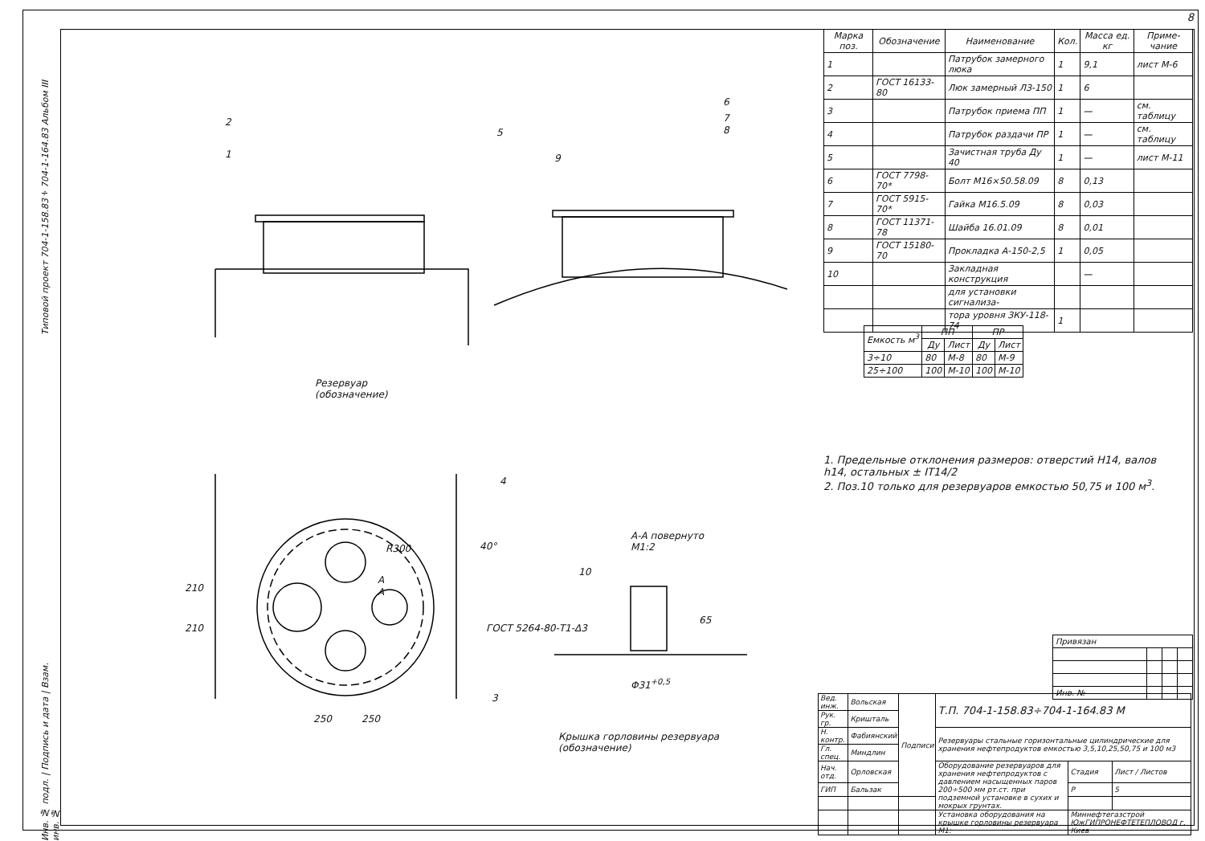8
Типовой проект 704-1-158.83÷704-1-164.83 Альбом III
| Марка поз. | Обозначение | Наименование | Кол. | Масса ед. кг | Приме-чание |
| --- | --- | --- | --- | --- | --- |
| 1 | | Патрубок замерного люка | 1 | 9,1 | лист М-6 |
| 2 | ГОСТ 16133-80 | Люк замерный ЛЗ-150 | 1 | 6 | |
| 3 | | Патрубок приема ПП | 1 | — | см. таблицу |
| 4 | | Патрубок раздачи ПР | 1 | — | см. таблицу |
| 5 | | Зачистная труба Ду 40 | 1 | — | лист М-11 |
| 6 | ГОСТ 7798-70* | Болт М16×50.58.09 | 8 | 0,13 | |
| 7 | ГОСТ 5915-70* | Гайка М16.5.09 | 8 | 0,03 | |
| 8 | ГОСТ 11371-78 | Шайба 16.01.09 | 8 | 0,01 | |
| 9 | ГОСТ 15180-70 | Прокладка А-150-2,5 | 1 | 0,05 | |
| 10 | | Закладная конструкция | | — | |
| | | для установки сигнализа- | | | |
| | | тора уровня ЗКУ-118-74 | 1 | | |
| Емкость м<sup>3</sup> | ПП | | ПР | |
| --- | --- | --- | --- | --- |
| | Ду | Лист | Ду | Лист |
| 3÷10 | 80 | М-8 | 80 | М-9 |
| 25÷100 | 100 | М-10 | 100 | М-10 |
1. Предельные отклонения размеров: отверстий Н14, валов h14, остальных ± IT14/2
2. Поз.10 только для резервуаров емкостью 50,75 и 100 м<sup>3</sup>.
2
1
5
6
7
8
9
Резервуар
(обозначение)
4
40°
R300
А
А
210
210
3
250 250
А-А повернуто
М1:2
10
ГОСТ 5264-80-Т1-Δ3
65
Φ31<sup>+0,5</sup>
Крышка горловины резервуара
(обозначение)
| Привязан | | | |
| Инв. № | | | |
| Вед. инж. | Вольская | Подписи | Т.П. 704-1-158.83÷704-1-164.83 М | | |
| Рук. гр. | Кришталь | | | | |
| Н. контр. | Фабиянский | | Резервуары стальные горизонтальные цилиндрические для хранения нефтепродуктов емкостью 3,5,10,25,50,75 и 100 м3 | | |
| Гл. спец. | Миндлин | | | | |
| Нач. отд. | Орловская | | Оборудование резервуаров для хранения нефтепродуктов с давлением насыщенных паров 200÷500 мм рт.ст. при подземной установке в сухих и мокрых грунтах. | Стадия | Лист / Листов |
| ГИП | Бальзак | | | Р | 5 |
| | | | Установка оборудования на крышке горловины резервуара М1: | Миннефтегазстрой ЮжГИПРОНЕФТЕТЕПЛОВОД г. Киев | |
Инв. № подл. | Подпись и дата | Взам. инв. №